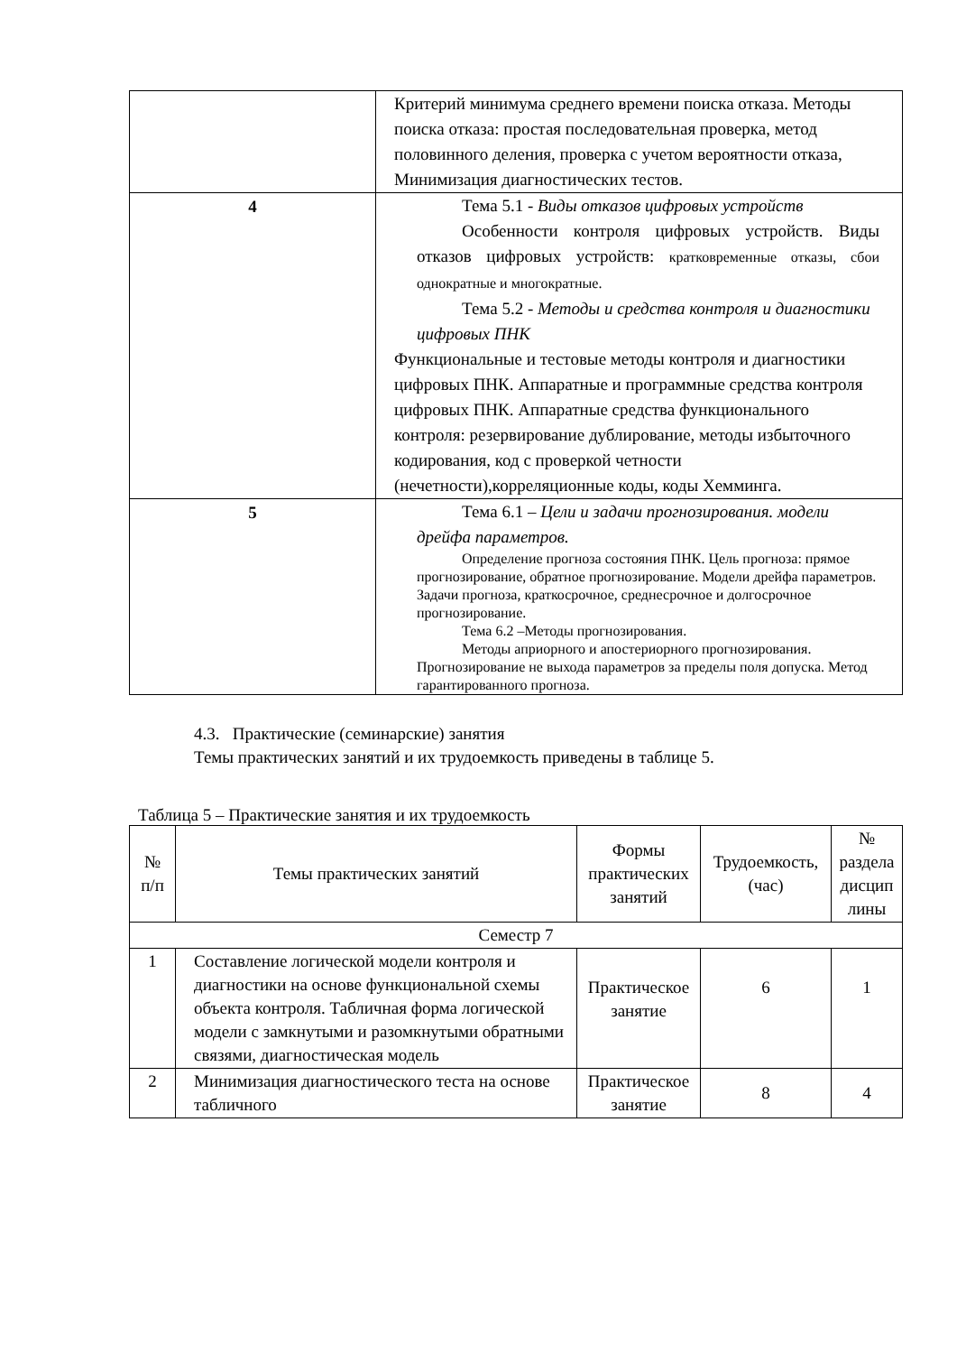| | Критерий минимума среднего времени поиска отказа. Методы поиска отказа: простая последовательная проверка, метод половинного деления, проверка с учетом вероятности отказа, Минимизация диагностических тестов. |
| 4 | Тема 5.1 - Виды отказов цифровых устройств Особенности контроля цифровых устройств. Виды отказов цифровых устройств: кратковременные отказы, сбои однократные и многократные. Тема 5.2 - Методы и средства контроля и диагностики цифровых ПНК Функциональные и тестовые методы контроля и диагностики цифровых ПНК. Аппаратные и программные средства контроля цифровых ПНК. Аппаратные средства функционального контроля: резервирование дублирование, методы избыточного кодирования, код с проверкой четности (нечетности),корреляционные коды, коды Хемминга. |
| 5 | Тема 6.1 – Цели и задачи прогнозирования. модели дрейфа параметров. Определение прогноза состояния ПНК. Цель прогноза: прямое прогнозирование, обратное прогнозирование. Модели дрейфа параметров. Задачи прогноза, краткосрочное, среднесрочное и долгосрочное прогнозирование. Тема 6.2 –Методы прогнозирования. Методы априорного и апостериорного прогнозирования. Прогнозирование не выхода параметров за пределы поля допуска. Метод гарантированного прогноза. |
4.3. Практические (семинарские) занятия
Темы практических занятий и их трудоемкость приведены в таблице 5.
Таблица 5 – Практические занятия и их трудоемкость
| № п/п | Темы практических занятий | Формы практических занятий | Трудоемкость, (час) | № раздела дисцип лины |
| --- | --- | --- | --- | --- |
| Семестр 7 | | | | |
| 1 | Составление логической модели контроля и диагностики на основе функциональной схемы объекта контроля. Табличная форма логической модели с замкнутыми и разомкнутыми обратными связями, диагностическая модель | Практическое занятие | 6 | 1 |
| 2 | Минимизация диагностического теста на основе табличного | Практическое занятие | 8 | 4 |